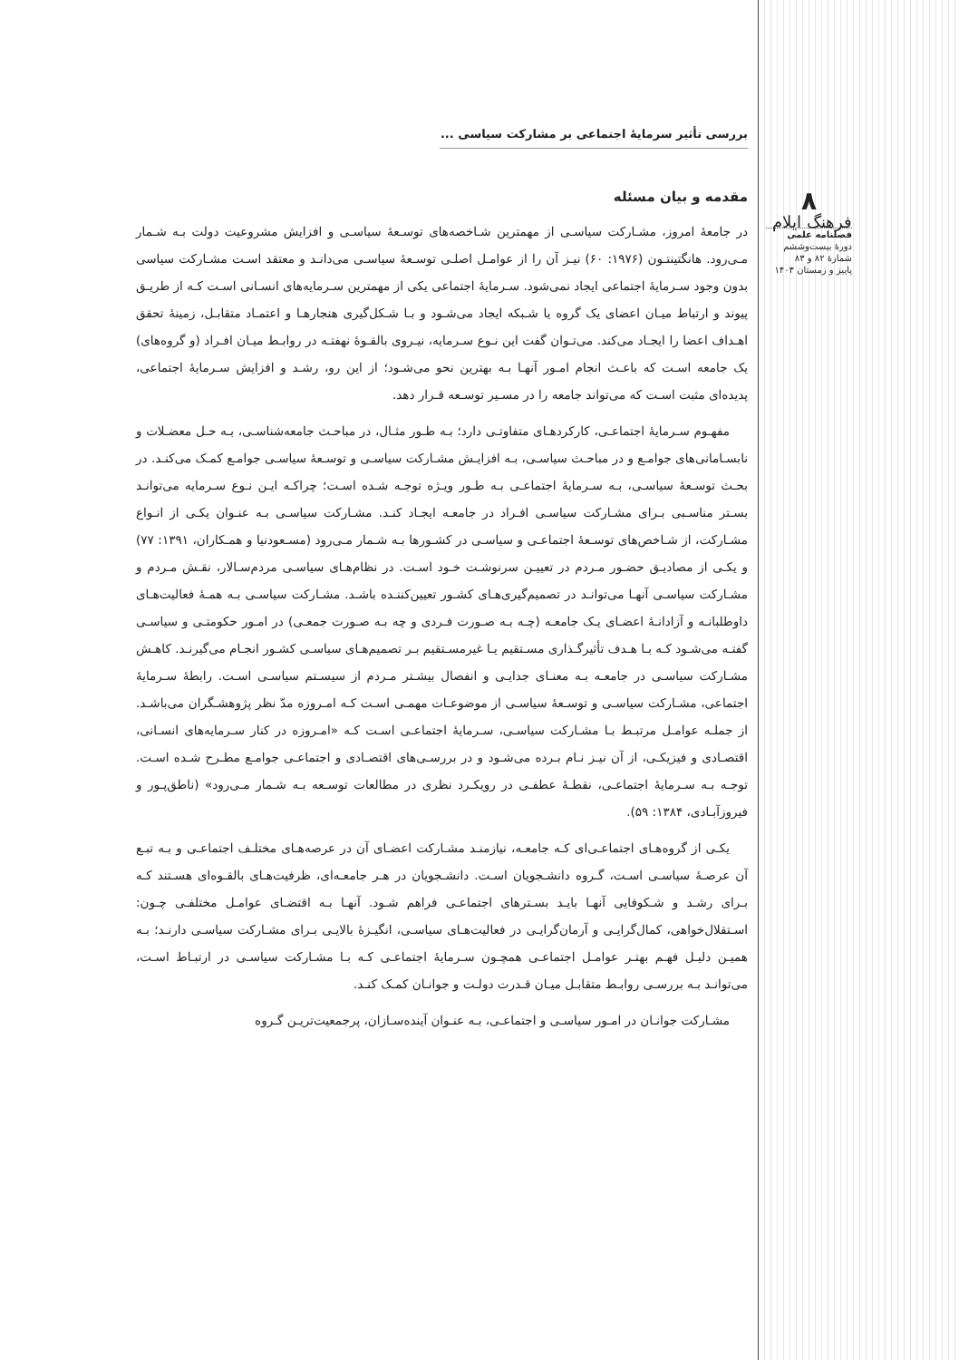۸
فرهنگ ایلام
فصلنامه علمی
دورۀ بیست‌وششم
شمارۀ ۸۲ و ۸۳
پاییز و زمستان ۱۴۰۳
بررسی تأثیر سرمایۀ اجتماعی بر مشارکت سیاسی ...
مقدمه و بیان مسئله
در جامعۀ امروز، مشـارکت سیاسـی از مهمترین شـاخصه‌های توسـعۀ سیاسـی و افزایش مشروعیت دولت بـه شـمار مـی‌رود. هانگتینتـون (۱۹۷۶: ۶۰) نیـز آن را از عوامـل اصلـی توسـعۀ سیاسـی می‌دانـد و معتقد اسـت مشـارکت سیاسی بدون وجود سـرمایۀ اجتماعی ایجاد نمی‌شود. سـرمایۀ اجتماعی یکی از مهمترین سـرمایه‌های انسـانی اسـت کـه از طریـق پیوند و ارتباط میـان اعضای یک گروه یا شـبکه ایجاد می‌شـود و بـا شـکل‌گیری هنجارهـا و اعتمـاد متقابـل، زمینۀ تحقق اهـداف اعضا را ایجـاد می‌کند. می‌تـوان گفت این نـوع سـرمایه، نیـروی بالقـوۀ نهفتـه در روابـط میـان افـراد (و گروه‌های) یک جامعه اسـت که باعـث انجام امـور آنهـا بـه بهترین نحو می‌شـود؛ از این رو، رشـد و افزایش سـرمایۀ اجتماعی، پدیده‌ای مثبت اسـت که می‌تواند جامعه را در مسـیر توسـعه قـرار دهد.
مفهـوم سـرمایۀ اجتماعـی، کارکردهـای متفاوتـی دارد؛ بـه طـور مثـال، در مباحـث جامعه‌شناسـی، بـه حـل معضـلات و نابسـامانی‌های جوامـع و در مباحـث سیاسـی، بـه افزایـش مشـارکت سیاسـی و توسـعۀ سیاسـی جوامـع کمـک می‌کنـد. در بحـث توسـعۀ سیاسـی، بـه سـرمایۀ اجتماعـی بـه طـور ویـژه توجـه شـده اسـت؛ چراکـه ایـن نـوع سـرمایه می‌توانـد بسـتر مناسـبی بـرای مشـارکت سیاسـی افـراد در جامعـه ایجـاد کنـد. مشـارکت سیاسـی بـه عنـوان یکـی از انـواع مشـارکت، از شـاخص‌های توسـعۀ اجتماعـی و سیاسـی در کشـورها بـه شـمار مـی‌رود (مسـعودنیا و همـکاران، ۱۳۹۱: ۷۷) و یکـی از مصادیـق حضـور مـردم در تعییـن سرنوشـت خـود اسـت. در نظام‌هـای سیاسـی مردم‌سـالار، نقـش مـردم و مشـارکت سیاسـی آنهـا می‌توانـد در تصمیم‌گیری‌هـای کشـور تعیین‌کننـده باشـد. مشـارکت سیاسـی بـه همـۀ فعالیت‌هـای داوطلبانـه و آزادانـۀ اعضـای یـک جامعـه (چـه بـه صـورت فـردی و چه بـه صـورت جمعـی) در امـور حکومتـی و سیاسـی گفتـه می‌شـود کـه بـا هـدف تأثیرگـذاری مسـتقیم یـا غیرمسـتقیم بـر تصمیم‌هـای سیاسـی کشـور انجـام می‌گیرنـد. کاهـش مشـارکت سیاسـی در جامعـه بـه معنـای جدایـی و انفصال بیشـتر مـردم از سیسـتم سیاسـی اسـت. رابطۀ سـرمایۀ اجتماعی، مشـارکت سیاسـی و توسـعۀ سیاسـی از موضوعـات مهمـی اسـت کـه امـروزه مدّ نظر پژوهشـگران می‌باشـد. از جملـه عوامـل مرتبـط بـا مشـارکت سیاسـی، سـرمایۀ اجتماعـی اسـت کـه «امـروزه در کنار سـرمایه‌های انسـانی، اقتصـادی و فیزیکـی، از آن نیـز نـام بـرده می‌شـود و در بررسـی‌های اقتصـادی و اجتماعـی جوامـع مطـرح شـده اسـت. توجـه بـه سـرمایۀ اجتماعـی، نقطـۀ عطفـی در رویکـرد نظری در مطالعات توسـعه بـه شـمار مـی‌رود» (ناطق‌پـور و فیروزآبـادی، ۱۳۸۴: ۵۹).
یکـی از گروه‌هـای اجتماعـی‌ای کـه جامعـه، نیازمنـد مشـارکت اعضـای آن در عرصه‌هـای مختلـف اجتماعـی و بـه تبـع آن عرصـۀ سیاسـی اسـت، گـروه دانشـجویان اسـت. دانشـجویان در هـر جامعـه‌ای، ظرفیت‌هـای بالقـوه‌ای هسـتند کـه بـرای رشـد و شـکوفایی آنهـا بایـد بسـترهای اجتماعـی فراهم شـود. آنهـا بـه اقتضـای عوامـل مختلفـی چـون: اسـتقلال‌خواهی، کمال‌گرایـی و آرمان‌گرایـی در فعالیت‌هـای سیاسـی، انگیـزۀ بالایـی بـرای مشـارکت سیاسـی دارنـد؛ بـه همیـن دلیـل فهـم بهتـر عوامـل اجتماعـی همچـون سـرمایۀ اجتماعـی کـه بـا مشـارکت سیاسـی در ارتبـاط اسـت، می‌توانـد بـه بررسـی روابـط متقابـل میـان قـدرت دولـت و جوانـان کمـک کنـد.
مشـارکت جوانـان در امـور سیاسـی و اجتماعـی، بـه عنـوان آینده‌سـازان، پرجمعیت‌تریـن گـروه